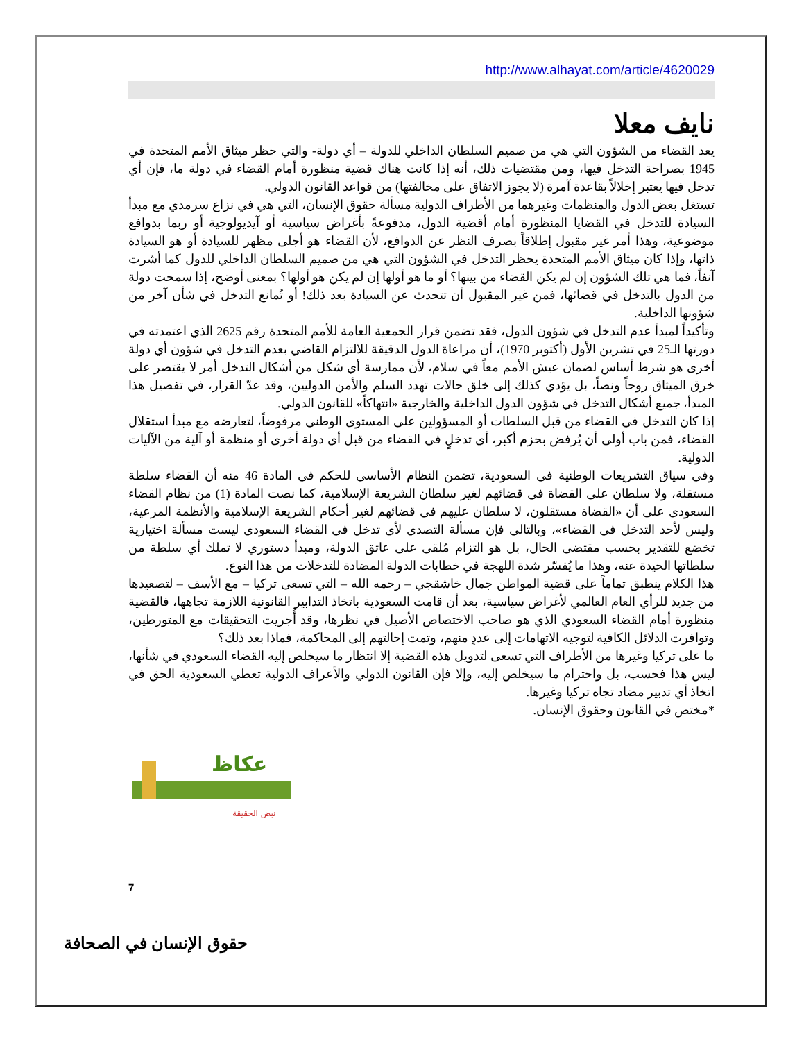http://www.alhayat.com/article/4620029
نايف معلا
يعد القضاء من الشؤون التي هي من صميم السلطان الداخلي للدولة – أي دولة- والتي حظر ميثاق الأمم المتحدة في 1945 بصراحة التدخل فيها، ومن مقتضيات ذلك، أنه إذا كانت هناك قضية منظورة أمام القضاء في دولة ما، فإن أي تدخل فيها يعتبر إخلالاً بقاعدة آمرة (لا يجوز الاتفاق على مخالفتها) من قواعد القانون الدولي.
تستغل بعض الدول والمنظمات وغيرهما من الأطراف الدولية مسألة حقوق الإنسان، التي هي في نزاع سرمدي مع مبدأ السيادة للتدخل في القضايا المنظورة أمام أقضية الدول، مدفوعةً بأغراض سياسية أو آيديولوجية أو ربما بدوافع موضوعية، وهذا أمر غير مقبول إطلاقاً بصرف النظر عن الدوافع، لأن القضاء هو أجلى مظهر للسيادة أو هو السيادة ذاتها، وإذا كان ميثاق الأمم المتحدة يحظر التدخل في الشؤون التي هي من صميم السلطان الداخلي للدول كما أشرت آنفاً، فما هي تلك الشؤون إن لم يكن القضاء من بينها؟ أو ما هو أولها إن لم يكن هو أولها؟ بمعنى أوضح، إذا سمحت دولة من الدول بالتدخل في قضائها، فمن غير المقبول أن تتحدث عن السيادة بعد ذلك! أو تُمانع التدخل في شأن آخر من شؤونها الداخلية.
وتأكيداً لمبدأ عدم التدخل في شؤون الدول، فقد تضمن قرار الجمعية العامة للأمم المتحدة رقم 2625 الذي اعتمدته في دورتها الـ25 في تشرين الأول (أكتوبر 1970)، أن مراعاة الدول الدقيقة للالتزام القاضي بعدم التدخل في شؤون أي دولة أخرى هو شرط أساس لضمان عيش الأمم معاً في سلام، لأن ممارسة أي شكل من أشكال التدخل أمر لا يقتصر على خرق الميثاق روحاً ونصاً، بل يؤدي كذلك إلى خلق حالات تهدد السلم والأمن الدوليين، وقد عدّ القرار، في تفصيل هذا المبدأ، جميع أشكال التدخل في شؤون الدول الداخلية والخارجية «انتهاكاً» للقانون الدولي.
إذا كان التدخل في القضاء من قبل السلطات أو المسؤولين على المستوى الوطني مرفوضاً، لتعارضه مع مبدأ استقلال القضاء، فمن باب أولى أن يُرفض بحزم أكبر، أي تدخلٍ في القضاء من قبل أي دولة أخرى أو منظمة أو آلية من الآليات الدولية.
وفي سياق التشريعات الوطنية في السعودية، تضمن النظام الأساسي للحكم في المادة 46 منه أن القضاء سلطة مستقلة، ولا سلطان على القضاة في قضائهم لغير سلطان الشريعة الإسلامية، كما نصت المادة (1) من نظام القضاء السعودي على أن «القضاة مستقلون، لا سلطان عليهم في قضائهم لغير أحكام الشريعة الإسلامية والأنظمة المرعية، وليس لأحد التدخل في القضاء»، وبالتالي فإن مسألة التصدي لأي تدخل في القضاء السعودي ليست مسألة اختيارية تخضع للتقدير بحسب مقتضى الحال، بل هو التزام مُلقى على عاتق الدولة، ومبدأ دستوري لا تملك أي سلطة من سلطاتها الحيدة عنه، وهذا ما يُفسّر شدة اللهجة في خطابات الدولة المضادة للتدخلات من هذا النوع.
هذا الكلام ينطبق تماماً على قضية المواطن جمال خاشقجي – رحمه الله – التي تسعى تركيا – مع الأسف – لتصعيدها من جديد للرأي العام العالمي لأغراض سياسية، بعد أن قامت السعودية باتخاذ التدابير القانونية اللازمة تجاهها، فالقضية منظورة أمام القضاء السعودي الذي هو صاحب الاختصاص الأصيل في نظرها، وقد أُجريت التحقيقات مع المتورطين، وتوافرت الدلائل الكافية لتوجيه الاتهامات إلى عددٍ منهم، وتمت إحالتهم إلى المحاكمة، فماذا بعد ذلك؟
ما على تركيا وغيرها من الأطراف التي تسعى لتدويل هذه القضية إلا انتظار ما سيخلص إليه القضاء السعودي في شأنها، ليس هذا فحسب، بل واحترام ما سيخلص إليه، وإلا فإن القانون الدولي والأعراف الدولية تعطي السعودية الحق في اتخاذ أي تدبير مضاد تجاه تركيا وغيرها.
*مختص في القانون وحقوق الإنسان.
نبض الحقيقة
عكاظ
7
حقوق الإنسان في الصحافة